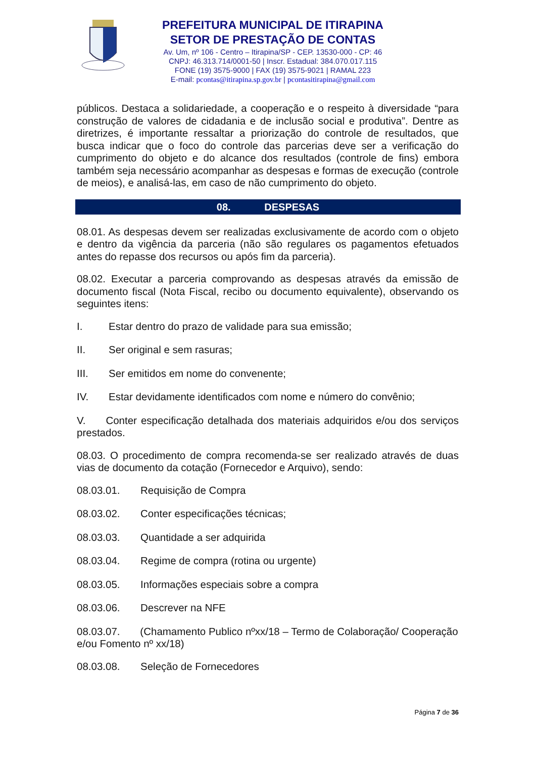PREFEITURA MUNICIPAL DE ITIRAPINA
SETOR DE PRESTAÇÃO DE CONTAS
Av. Um, nº 106 - Centro – Itirapina/SP - CEP. 13530-000 - CP: 46
CNPJ: 46.313.714/0001-50 | Inscr. Estadual: 384.070.017.115
FONE (19) 3575-9000 | FAX (19) 3575-9021 | RAMAL 223
E-mail: pcontas@itirapina.sp.gov.br | pcontasitirapina@gmail.com
públicos. Destaca a solidariedade, a cooperação e o respeito à diversidade “para construção de valores de cidadania e de inclusão social e produtiva”. Dentre as diretrizes, é importante ressaltar a priorização do controle de resultados, que busca indicar que o foco do controle das parcerias deve ser a verificação do cumprimento do objeto e do alcance dos resultados (controle de fins) embora também seja necessário acompanhar as despesas e formas de execução (controle de meios), e analisá-las, em caso de não cumprimento do objeto.
08. DESPESAS
08.01. As despesas devem ser realizadas exclusivamente de acordo com o objeto e dentro da vigência da parceria (não são regulares os pagamentos efetuados antes do repasse dos recursos ou após fim da parceria).
08.02. Executar a parceria comprovando as despesas através da emissão de documento fiscal (Nota Fiscal, recibo ou documento equivalente), observando os seguintes itens:
I. Estar dentro do prazo de validade para sua emissão;
II. Ser original e sem rasuras;
III. Ser emitidos em nome do convenente;
IV. Estar devidamente identificados com nome e número do convênio;
V. Conter especificação detalhada dos materiais adquiridos e/ou dos serviços prestados.
08.03. O procedimento de compra recomenda-se ser realizado através de duas vias de documento da cotação (Fornecedor e Arquivo), sendo:
08.03.01. Requisição de Compra
08.03.02. Conter especificações técnicas;
08.03.03. Quantidade a ser adquirida
08.03.04. Regime de compra (rotina ou urgente)
08.03.05. Informações especiais sobre a compra
08.03.06. Descrever na NFE
08.03.07. (Chamamento Publico nºxx/18 – Termo de Colaboração/ Cooperação e/ou Fomento nº xx/18)
08.03.08. Seleção de Fornecedores
Página 7 de 36